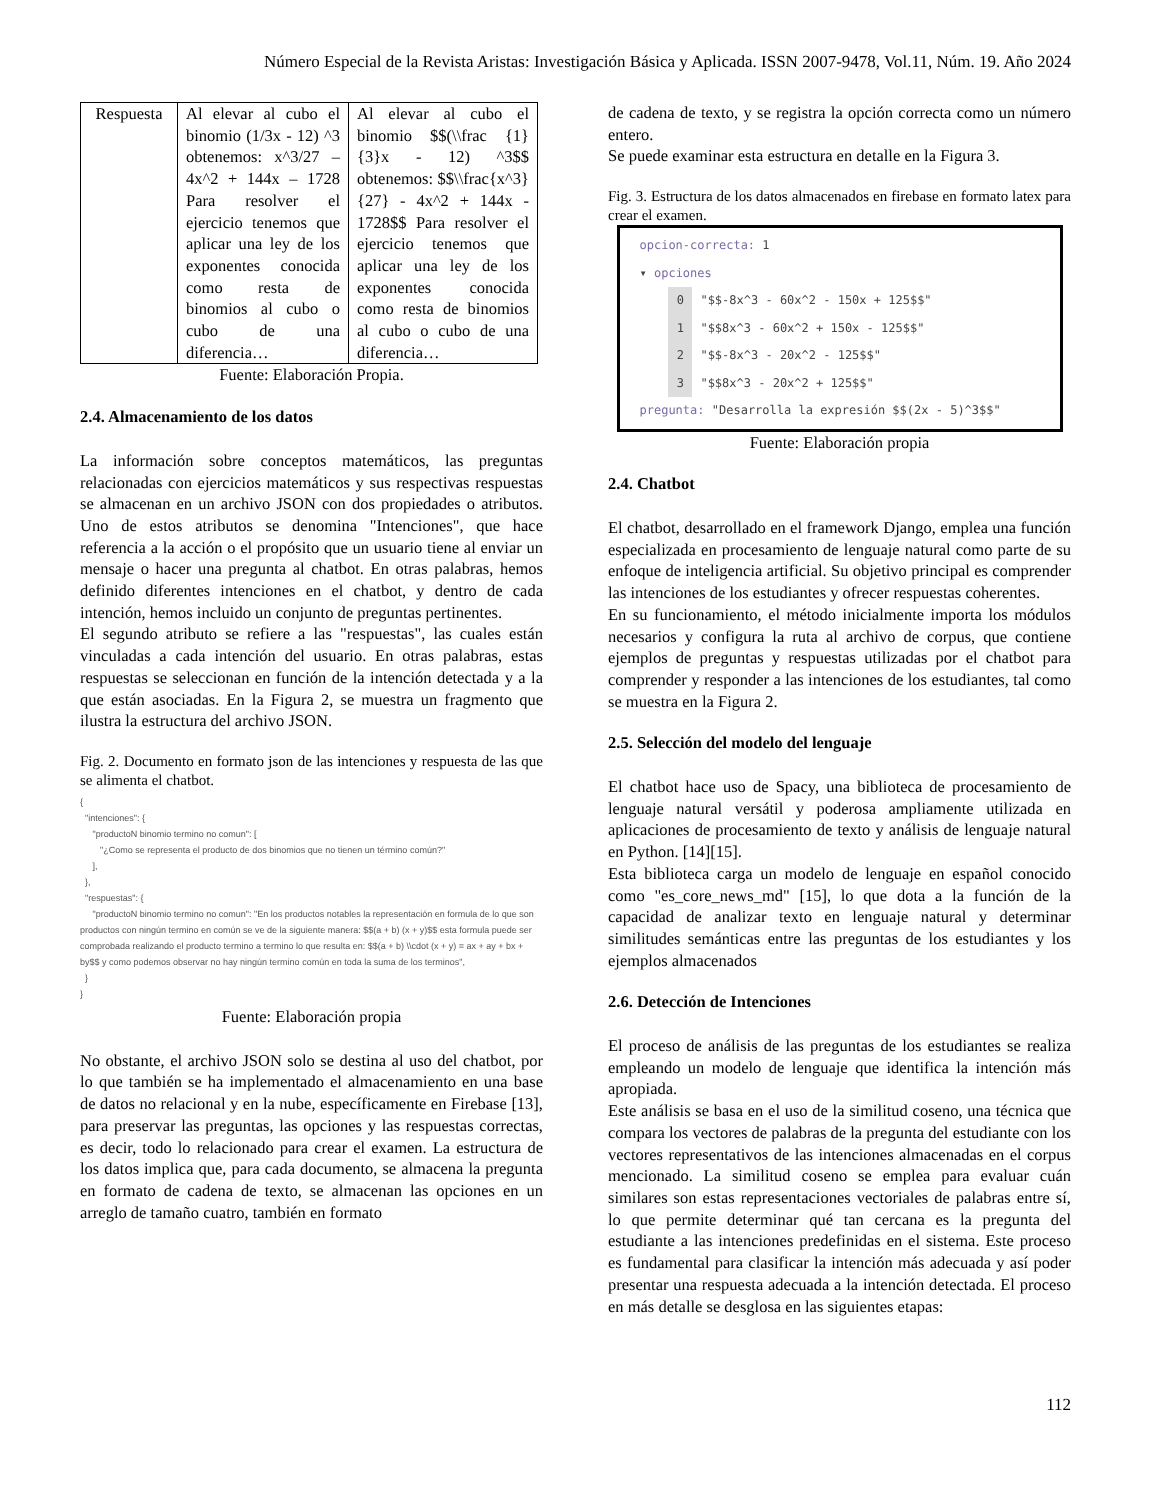Número Especial de la Revista Aristas: Investigación Básica y Aplicada. ISSN 2007-9478, Vol.11, Núm. 19. Año 2024
| Respuesta | Al elevar al cubo el binomio (1/3x - 12) ^3 obtenemos: x^3/27 – 4x^2 + 144x – 1728 Para resolver el ejercicio tenemos que aplicar una ley de los exponentes conocida como resta de binomios al cubo o cubo de una diferencia… | Al elevar al cubo el binomio $$(\\frac {1}{3}x - 12) ^3$$ obtenemos: $$\\frac{x^3}{27} - 4x^2 + 144x - 1728$$ Para resolver el ejercicio tenemos que aplicar una ley de los exponentes conocida como resta de binomios al cubo o cubo de una diferencia… |
Fuente: Elaboración Propia.
2.4. Almacenamiento de los datos
La información sobre conceptos matemáticos, las preguntas relacionadas con ejercicios matemáticos y sus respectivas respuestas se almacenan en un archivo JSON con dos propiedades o atributos. Uno de estos atributos se denomina "Intenciones", que hace referencia a la acción o el propósito que un usuario tiene al enviar un mensaje o hacer una pregunta al chatbot. En otras palabras, hemos definido diferentes intenciones en el chatbot, y dentro de cada intención, hemos incluido un conjunto de preguntas pertinentes.
El segundo atributo se refiere a las "respuestas", las cuales están vinculadas a cada intención del usuario. En otras palabras, estas respuestas se seleccionan en función de la intención detectada y a la que están asociadas. En la Figura 2, se muestra un fragmento que ilustra la estructura del archivo JSON.
Fig. 2. Documento en formato json de las intenciones y respuesta de las que se alimenta el chatbot.
{
"intenciones": {
"productoN binomio termino no comun": [
"¿Como se representa el producto de dos binomios que no tienen un término común?"
],
},
"respuestas": {
"productoN binomio termino no comun": "En los productos notables la representación en formula de lo que son productos con ningún termino en común se ve de la siguiente manera: $$(a + b) (x + y)$$ esta formula puede ser comprobada realizando el producto termino a termino lo que resulta en: $$(a + b) \\cdot (x + y) = ax + ay + bx + by$$ y como podemos observar no hay ningún termino común en toda la suma de los terminos",
}
}
Fuente: Elaboración propia
No obstante, el archivo JSON solo se destina al uso del chatbot, por lo que también se ha implementado el almacenamiento en una base de datos no relacional y en la nube, específicamente en Firebase [13], para preservar las preguntas, las opciones y las respuestas correctas, es decir, todo lo relacionado para crear el examen. La estructura de los datos implica que, para cada documento, se almacena la pregunta en formato de cadena de texto, se almacenan las opciones en un arreglo de tamaño cuatro, también en formato
de cadena de texto, y se registra la opción correcta como un número entero.
Se puede examinar esta estructura en detalle en la Figura 3.
Fig. 3. Estructura de los datos almacenados en firebase en formato latex para crear el examen.
opcion-correcta: 1
▾ opciones
0 "$$-8x^3 - 60x^2 - 150x + 125$$"
1 "$$8x^3 - 60x^2 + 150x - 125$$"
2 "$$-8x^3 - 20x^2 - 125$$"
3 "$$8x^3 - 20x^2 + 125$$"
pregunta: "Desarrolla la expresión $$(2x - 5)^3$$"
Fuente: Elaboración propia
2.4. Chatbot
El chatbot, desarrollado en el framework Django, emplea una función especializada en procesamiento de lenguaje natural como parte de su enfoque de inteligencia artificial. Su objetivo principal es comprender las intenciones de los estudiantes y ofrecer respuestas coherentes.
En su funcionamiento, el método inicialmente importa los módulos necesarios y configura la ruta al archivo de corpus, que contiene ejemplos de preguntas y respuestas utilizadas por el chatbot para comprender y responder a las intenciones de los estudiantes, tal como se muestra en la Figura 2.
2.5. Selección del modelo del lenguaje
El chatbot hace uso de Spacy, una biblioteca de procesamiento de lenguaje natural versátil y poderosa ampliamente utilizada en aplicaciones de procesamiento de texto y análisis de lenguaje natural en Python. [14][15].
Esta biblioteca carga un modelo de lenguaje en español conocido como "es_core_news_md" [15], lo que dota a la función de la capacidad de analizar texto en lenguaje natural y determinar similitudes semánticas entre las preguntas de los estudiantes y los ejemplos almacenados
2.6. Detección de Intenciones
El proceso de análisis de las preguntas de los estudiantes se realiza empleando un modelo de lenguaje que identifica la intención más apropiada.
Este análisis se basa en el uso de la similitud coseno, una técnica que compara los vectores de palabras de la pregunta del estudiante con los vectores representativos de las intenciones almacenadas en el corpus mencionado. La similitud coseno se emplea para evaluar cuán similares son estas representaciones vectoriales de palabras entre sí, lo que permite determinar qué tan cercana es la pregunta del estudiante a las intenciones predefinidas en el sistema. Este proceso es fundamental para clasificar la intención más adecuada y así poder presentar una respuesta adecuada a la intención detectada. El proceso en más detalle se desglosa en las siguientes etapas:
112